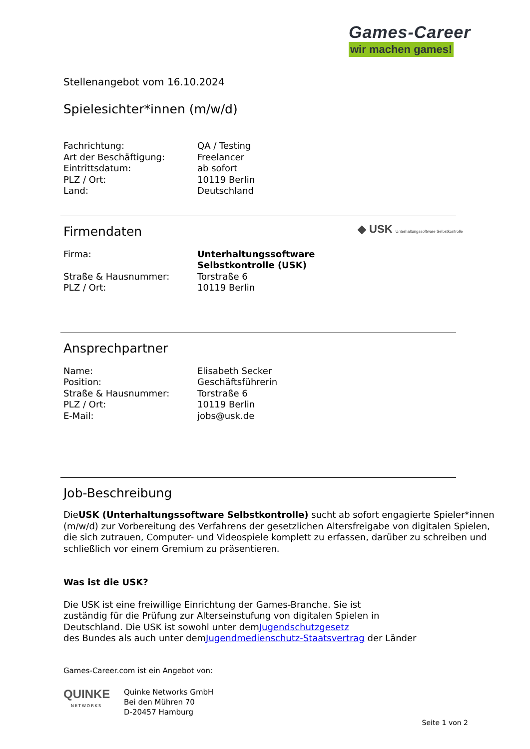Games-Career
wir machen games!
Stellenangebot vom 16.10.2024
Spielesichter*innen (m/w/d)
Fachrichtung: QA / Testing
Art der Beschäftigung: Freelancer
Eintrittsdatum: ab sofort
PLZ / Ort: 10119 Berlin
Land: Deutschland
Firmendaten
◆ USK Unterhaltungssoftware Selbstkontrolle
Firma: Unterhaltungssoftware
Selbstkontrolle (USK)
Straße & Hausnummer: Torstraße 6
PLZ / Ort: 10119 Berlin
Ansprechpartner
Name: Elisabeth Secker
Position: Geschäftsführerin
Straße & Hausnummer: Torstraße 6
PLZ / Ort: 10119 Berlin
E-Mail: jobs@usk.de
Job-Beschreibung
DieUSK (Unterhaltungssoftware Selbstkontrolle) sucht ab sofort engagierte Spieler*innen (m/w/d) zur Vorbereitung des Verfahrens der gesetzlichen Altersfreigabe von digitalen Spielen, die sich zutrauen, Computer- und Videospiele komplett zu erfassen, darüber zu schreiben und schließlich vor einem Gremium zu präsentieren.
Was ist die USK?
Die USK ist eine freiwillige Einrichtung der Games-Branche. Sie ist
zuständig für die Prüfung zur Alterseinstufung von digitalen Spielen in
Deutschland. Die USK ist sowohl unter demJugendschutzgesetz
des Bundes als auch unter demJugendmedienschutz-Staatsvertrag der Länder
Games-Career.com ist ein Angebot von:
QUINKE
NETWORKS
Quinke Networks GmbH
Bei den Mühren 70
D-20457 Hamburg
Seite 1 von 2